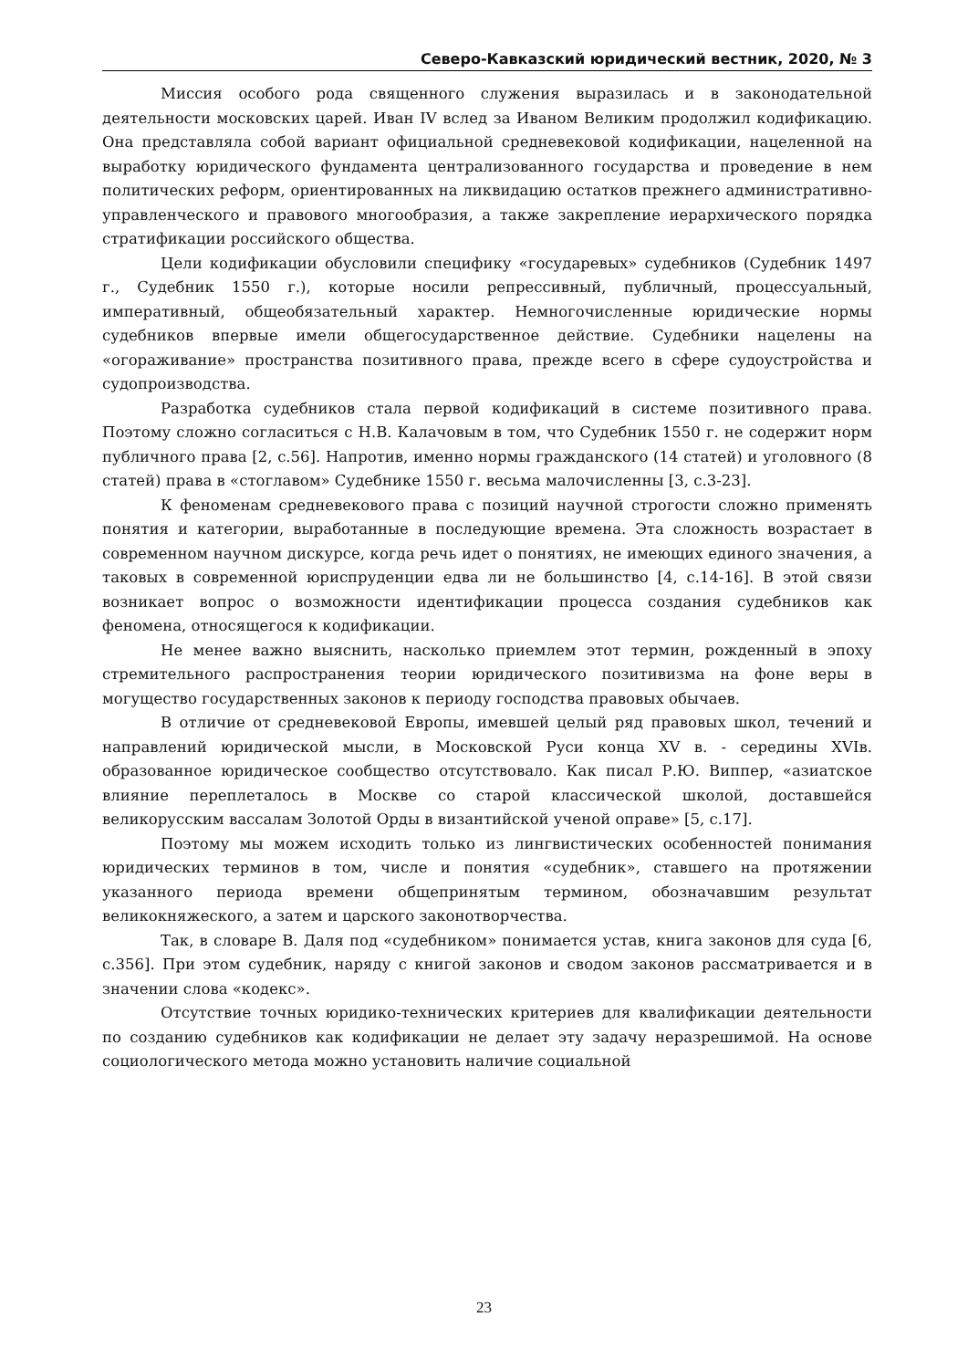Северо-Кавказский юридический вестник, 2020, № 3
Миссия особого рода священного служения выразилась и в законодательной деятельности московских царей. Иван IV вслед за Иваном Великим продолжил кодификацию. Она представляла собой вариант официальной средневековой кодификации, нацеленной на выработку юридического фундамента централизованного государства и проведение в нем политических реформ, ориентированных на ликвидацию остатков прежнего административно-управленческого и правового многообразия, а также закрепление иерархического порядка стратификации российского общества.
Цели кодификации обусловили специфику «государевых» судебников (Судебник 1497 г., Судебник 1550 г.), которые носили репрессивный, публичный, процессуальный, императивный, общеобязательный характер. Немногочисленные юридические нормы судебников впервые имели общегосударственное действие. Судебники нацелены на «огораживание» пространства позитивного права, прежде всего в сфере судоустройства и судопроизводства.
Разработка судебников стала первой кодификаций в системе позитивного права. Поэтому сложно согласиться с Н.В. Калачовым в том, что Судебник 1550 г. не содержит норм публичного права [2, с.56]. Напротив, именно нормы гражданского (14 статей) и уголовного (8 статей) права в «стоглавом» Судебнике 1550 г. весьма малочисленны [3, с.3-23].
К феноменам средневекового права с позиций научной строгости сложно применять понятия и категории, выработанные в последующие времена. Эта сложность возрастает в современном научном дискурсе, когда речь идет о понятиях, не имеющих единого значения, а таковых в современной юриспруденции едва ли не большинство [4, с.14-16]. В этой связи возникает вопрос о возможности идентификации процесса создания судебников как феномена, относящегося к кодификации.
Не менее важно выяснить, насколько приемлем этот термин, рожденный в эпоху стремительного распространения теории юридического позитивизма на фоне веры в могущество государственных законов к периоду господства правовых обычаев.
В отличие от средневековой Европы, имевшей целый ряд правовых школ, течений и направлений юридической мысли, в Московской Руси конца XV в. - середины XVIв. образованное юридическое сообщество отсутствовало. Как писал Р.Ю. Виппер, «азиатское влияние переплеталось в Москве со старой классической школой, доставшейся великорусским вассалам Золотой Орды в византийской ученой оправе» [5, с.17].
Поэтому мы можем исходить только из лингвистических особенностей понимания юридических терминов в том, числе и понятия «судебник», ставшего на протяжении указанного периода времени общепринятым термином, обозначавшим результат великокняжеского, а затем и царского законотворчества.
Так, в словаре В. Даля под «судебником» понимается устав, книга законов для суда [6, с.356]. При этом судебник, наряду с книгой законов и сводом законов рассматривается и в значении слова «кодекс».
Отсутствие точных юридико-технических критериев для квалификации деятельности по созданию судебников как кодификации не делает эту задачу неразрешимой. На основе социологического метода можно установить наличие социальной
23